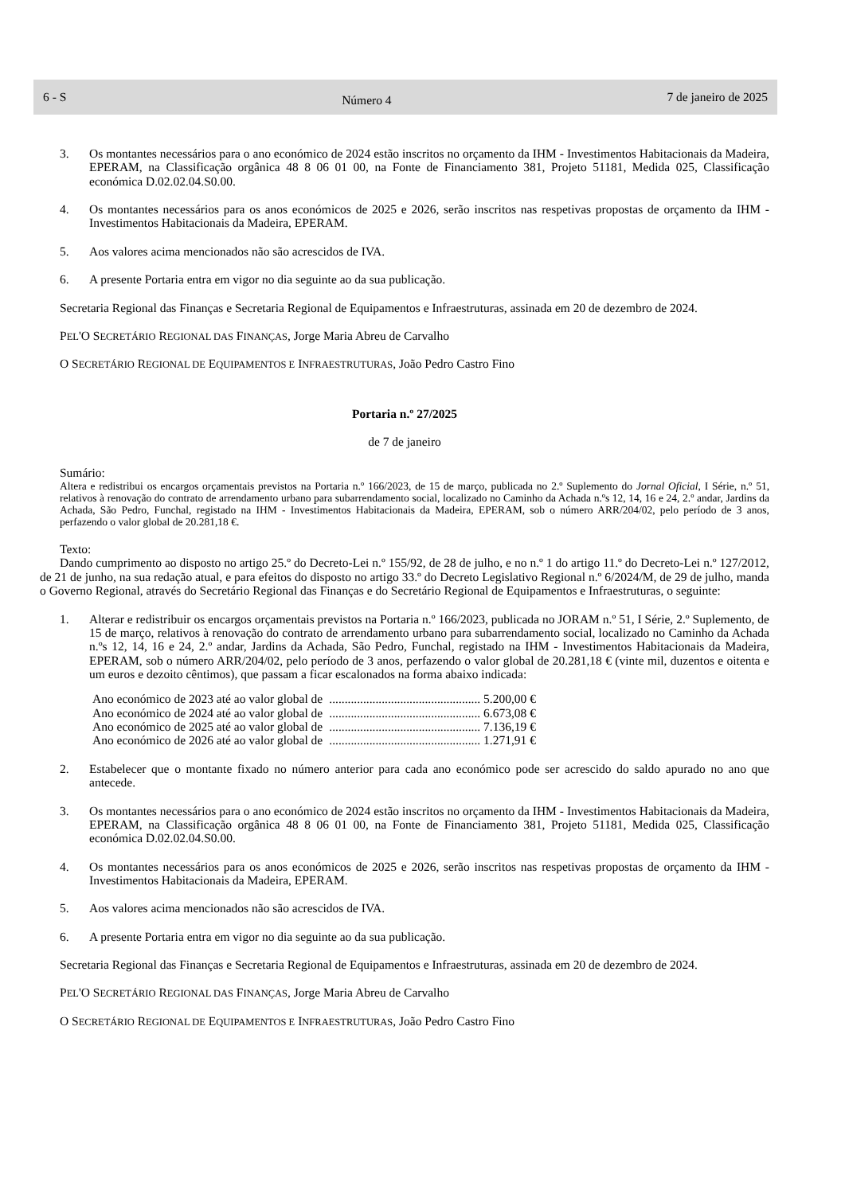6 - S Número 4 7 de janeiro de 2025
3. Os montantes necessários para o ano económico de 2024 estão inscritos no orçamento da IHM - Investimentos Habitacionais da Madeira, EPERAM, na Classificação orgânica 48 8 06 01 00, na Fonte de Financiamento 381, Projeto 51181, Medida 025, Classificação económica D.02.02.04.S0.00.
4. Os montantes necessários para os anos económicos de 2025 e 2026, serão inscritos nas respetivas propostas de orçamento da IHM - Investimentos Habitacionais da Madeira, EPERAM.
5. Aos valores acima mencionados não são acrescidos de IVA.
6. A presente Portaria entra em vigor no dia seguinte ao da sua publicação.
Secretaria Regional das Finanças e Secretaria Regional de Equipamentos e Infraestruturas, assinada em 20 de dezembro de 2024.
PEL'O SECRETÁRIO REGIONAL DAS FINANÇAS, Jorge Maria Abreu de Carvalho
O SECRETÁRIO REGIONAL DE EQUIPAMENTOS E INFRAESTRUTURAS, João Pedro Castro Fino
Portaria n.º 27/2025
de 7 de janeiro
Sumário:
Altera e redistribui os encargos orçamentais previstos na Portaria n.º 166/2023, de 15 de março, publicada no 2.º Suplemento do Jornal Oficial, I Série, n.º 51, relativos à renovação do contrato de arrendamento urbano para subarrendamento social, localizado no Caminho da Achada n.ºs 12, 14, 16 e 24, 2.º andar, Jardins da Achada, São Pedro, Funchal, registado na IHM - Investimentos Habitacionais da Madeira, EPERAM, sob o número ARR/204/02, pelo período de 3 anos, perfazendo o valor global de 20.281,18 €.
Texto:
Dando cumprimento ao disposto no artigo 25.º do Decreto-Lei n.º 155/92, de 28 de julho, e no n.º 1 do artigo 11.º do Decreto-Lei n.º 127/2012, de 21 de junho, na sua redação atual, e para efeitos do disposto no artigo 33.º do Decreto Legislativo Regional n.º 6/2024/M, de 29 de julho, manda o Governo Regional, através do Secretário Regional das Finanças e do Secretário Regional de Equipamentos e Infraestruturas, o seguinte:
1. Alterar e redistribuir os encargos orçamentais previstos na Portaria n.º 166/2023, publicada no JORAM n.º 51, I Série, 2.º Suplemento, de 15 de março, relativos à renovação do contrato de arrendamento urbano para subarrendamento social, localizado no Caminho da Achada n.ºs 12, 14, 16 e 24, 2.º andar, Jardins da Achada, São Pedro, Funchal, registado na IHM - Investimentos Habitacionais da Madeira, EPERAM, sob o número ARR/204/02, pelo período de 3 anos, perfazendo o valor global de 20.281,18 € (vinte mil, duzentos e oitenta e um euros e dezoito cêntimos), que passam a ficar escalonados na forma abaixo indicada:
| Ano económico de 2023 até ao valor global de | ................................................. 5.200,00 € |
| Ano económico de 2024 até ao valor global de | ................................................. 6.673,08 € |
| Ano económico de 2025 até ao valor global de | ................................................. 7.136,19 € |
| Ano económico de 2026 até ao valor global de | ................................................. 1.271,91 € |
2. Estabelecer que o montante fixado no número anterior para cada ano económico pode ser acrescido do saldo apurado no ano que antecede.
3. Os montantes necessários para o ano económico de 2024 estão inscritos no orçamento da IHM - Investimentos Habitacionais da Madeira, EPERAM, na Classificação orgânica 48 8 06 01 00, na Fonte de Financiamento 381, Projeto 51181, Medida 025, Classificação económica D.02.02.04.S0.00.
4. Os montantes necessários para os anos económicos de 2025 e 2026, serão inscritos nas respetivas propostas de orçamento da IHM - Investimentos Habitacionais da Madeira, EPERAM.
5. Aos valores acima mencionados não são acrescidos de IVA.
6. A presente Portaria entra em vigor no dia seguinte ao da sua publicação.
Secretaria Regional das Finanças e Secretaria Regional de Equipamentos e Infraestruturas, assinada em 20 de dezembro de 2024.
PEL'O SECRETÁRIO REGIONAL DAS FINANÇAS, Jorge Maria Abreu de Carvalho
O SECRETÁRIO REGIONAL DE EQUIPAMENTOS E INFRAESTRUTURAS, João Pedro Castro Fino